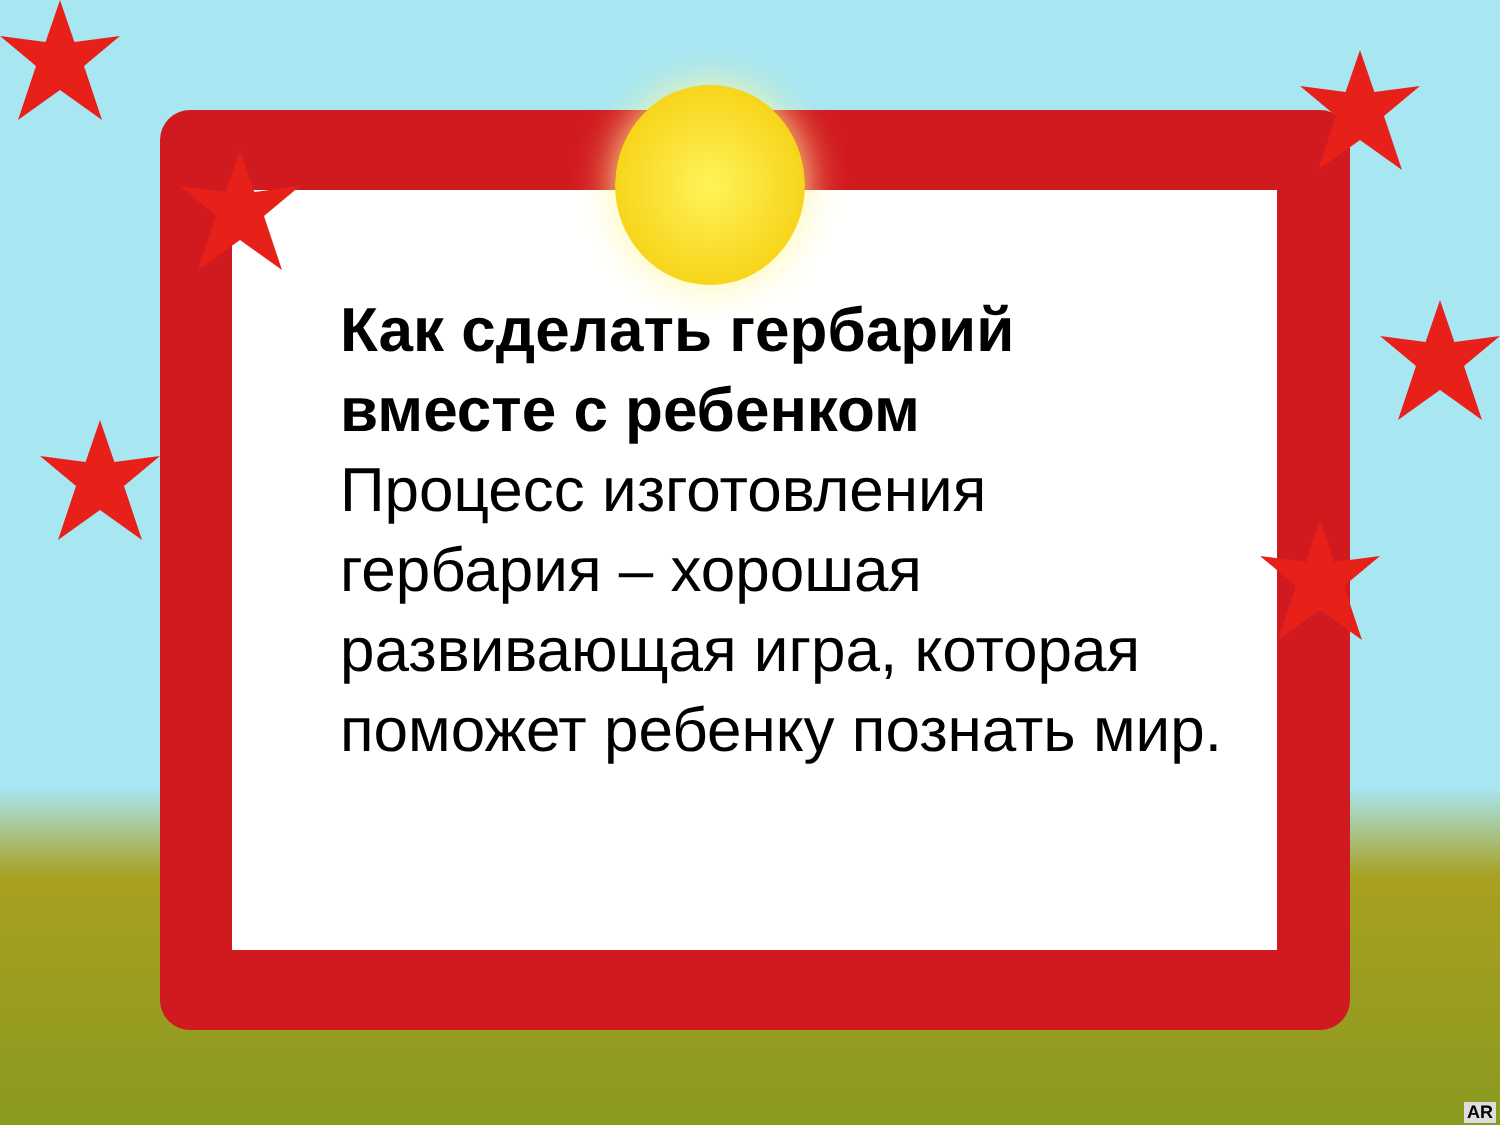Как сделать гербарий
вместе с ребенком
Процесс изготовления гербария – хорошая развивающая игра, которая поможет ребенку познать мир.
AR